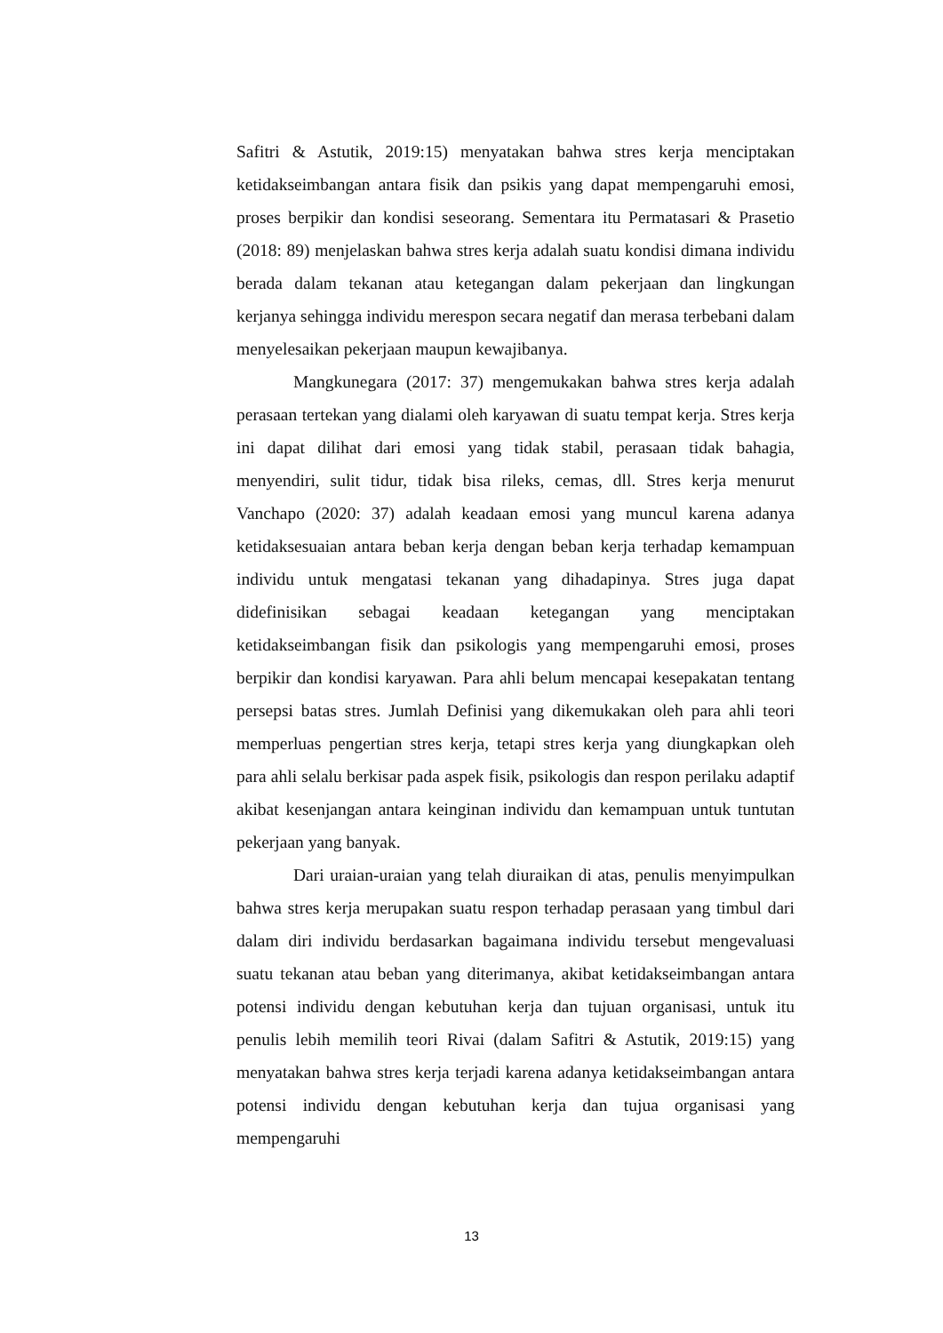Safitri & Astutik, 2019:15) menyatakan bahwa stres kerja menciptakan ketidakseimbangan antara fisik dan psikis yang dapat mempengaruhi emosi, proses berpikir dan kondisi seseorang. Sementara itu Permatasari & Prasetio (2018: 89) menjelaskan bahwa stres kerja adalah suatu kondisi dimana individu berada dalam tekanan atau ketegangan dalam pekerjaan dan lingkungan kerjanya sehingga individu merespon secara negatif dan merasa terbebani dalam menyelesaikan pekerjaan maupun kewajibanya.
Mangkunegara (2017: 37) mengemukakan bahwa stres kerja adalah perasaan tertekan yang dialami oleh karyawan di suatu tempat kerja. Stres kerja ini dapat dilihat dari emosi yang tidak stabil, perasaan tidak bahagia, menyendiri, sulit tidur, tidak bisa rileks, cemas, dll. Stres kerja menurut Vanchapo (2020: 37) adalah keadaan emosi yang muncul karena adanya ketidaksesuaian antara beban kerja dengan beban kerja terhadap kemampuan individu untuk mengatasi tekanan yang dihadapinya. Stres juga dapat didefinisikan sebagai keadaan ketegangan yang menciptakan ketidakseimbangan fisik dan psikologis yang mempengaruhi emosi, proses berpikir dan kondisi karyawan. Para ahli belum mencapai kesepakatan tentang persepsi batas stres. Jumlah Definisi yang dikemukakan oleh para ahli teori memperluas pengertian stres kerja, tetapi stres kerja yang diungkapkan oleh para ahli selalu berkisar pada aspek fisik, psikologis dan respon perilaku adaptif akibat kesenjangan antara keinginan individu dan kemampuan untuk tuntutan pekerjaan yang banyak.
Dari uraian-uraian yang telah diuraikan di atas, penulis menyimpulkan bahwa stres kerja merupakan suatu respon terhadap perasaan yang timbul dari dalam diri individu berdasarkan bagaimana individu tersebut mengevaluasi suatu tekanan atau beban yang diterimanya, akibat ketidakseimbangan antara potensi individu dengan kebutuhan kerja dan tujuan organisasi, untuk itu penulis lebih memilih teori Rivai (dalam Safitri & Astutik, 2019:15) yang menyatakan bahwa stres kerja terjadi karena adanya ketidakseimbangan antara potensi individu dengan kebutuhan kerja dan tujua organisasi yang mempengaruhi
13